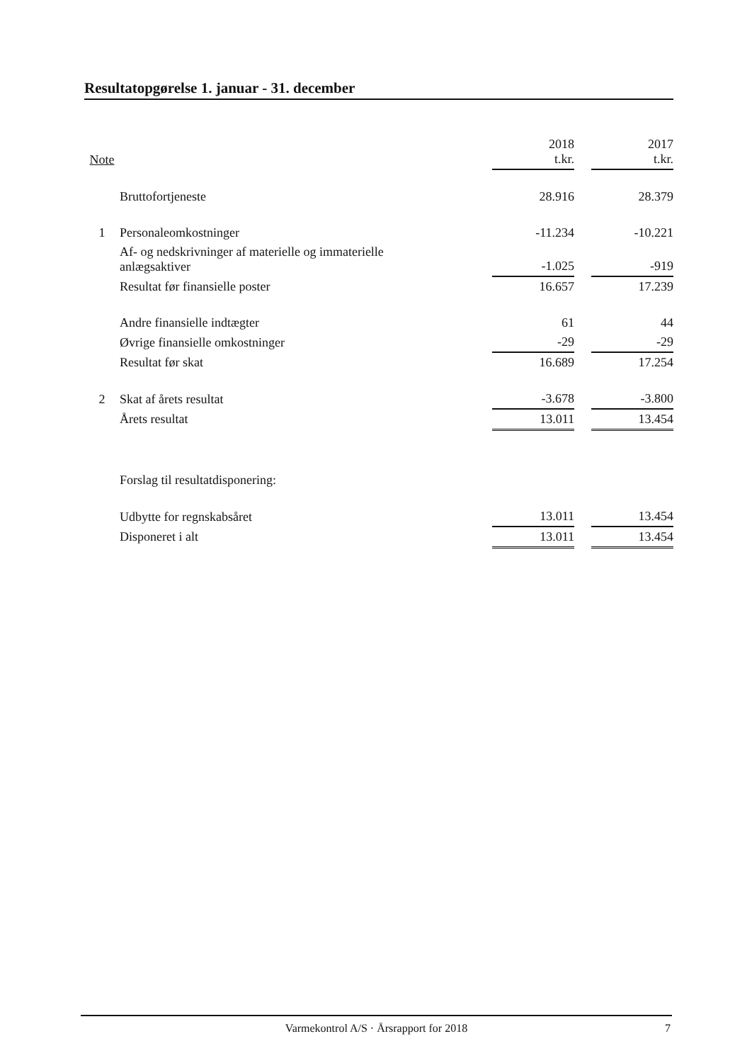Resultatopgørelse 1. januar - 31. december
| Note | | 2018 t.kr. | | 2017 t.kr. |
| --- | --- | --- | --- | --- |
| | Bruttofortjeneste | 28.916 | | 28.379 |
| 1 | Personaleomkostninger | -11.234 | | -10.221 |
| | Af- og nedskrivninger af materielle og immaterielle anlægsaktiver | -1.025 | | -919 |
| | Resultat før finansielle poster | 16.657 | | 17.239 |
| | Andre finansielle indtægter | 61 | | 44 |
| | Øvrige finansielle omkostninger | -29 | | -29 |
| | Resultat før skat | 16.689 | | 17.254 |
| 2 | Skat af årets resultat | -3.678 | | -3.800 |
| | Årets resultat | 13.011 | | 13.454 |
| | Forslag til resultatdisponering: | | | |
| | Udbytte for regnskabsåret | 13.011 | | 13.454 |
| | Disponeret i alt | 13.011 | | 13.454 |
Varmekontrol A/S · Årsrapport for 2018 7